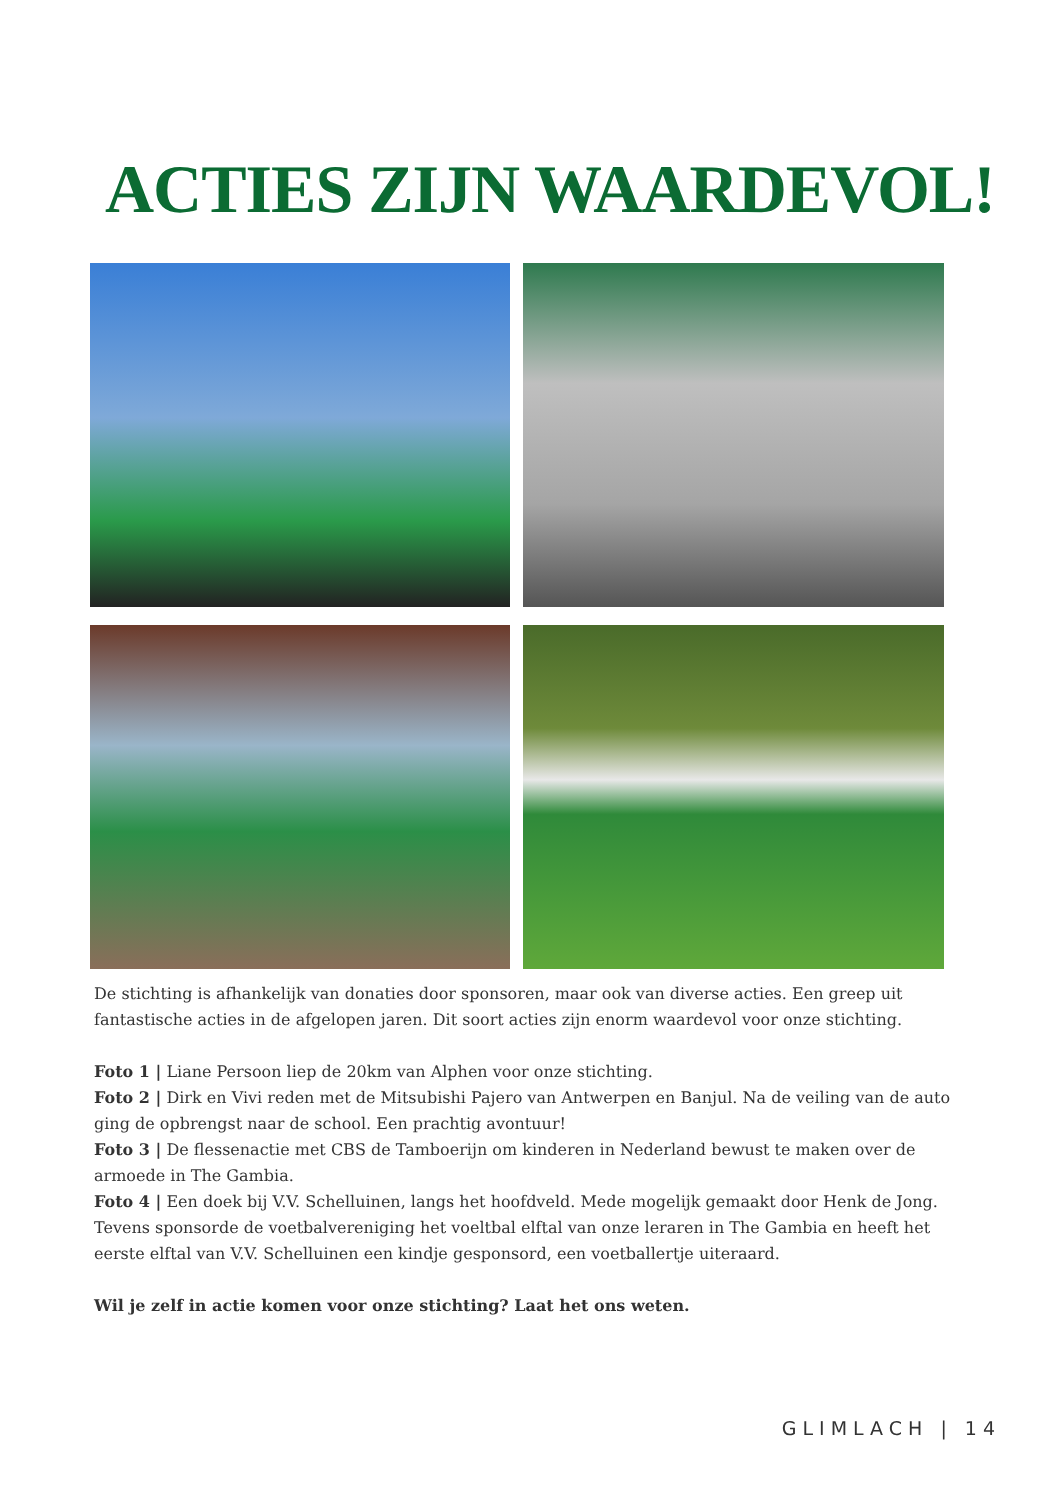ACTIES ZIJN WAARDEVOL!
De stichting is afhankelijk van donaties door sponsoren, maar ook van diverse acties. Een greep uit fantastische acties in de afgelopen jaren. Dit soort acties zijn enorm waardevol voor onze stichting.
Foto 1 | Liane Persoon liep de 20km van Alphen voor onze stichting.
Foto 2 | Dirk en Vivi reden met de Mitsubishi Pajero van Antwerpen en Banjul. Na de veiling van de auto ging de opbrengst naar de school. Een prachtig avontuur!
Foto 3 | De flessenactie met CBS de Tamboerijn om kinderen in Nederland bewust te maken over de armoede in The Gambia.
Foto 4 | Een doek bij V.V. Schelluinen, langs het hoofdveld. Mede mogelijk gemaakt door Henk de Jong. Tevens sponsorde de voetbalvereniging het voeltbal elftal van onze leraren in The Gambia en heeft het eerste elftal van V.V. Schelluinen een kindje gesponsord, een voetballertje uiteraard.
Wil je zelf in actie komen voor onze stichting? Laat het ons weten.
GLIMLACH | 14